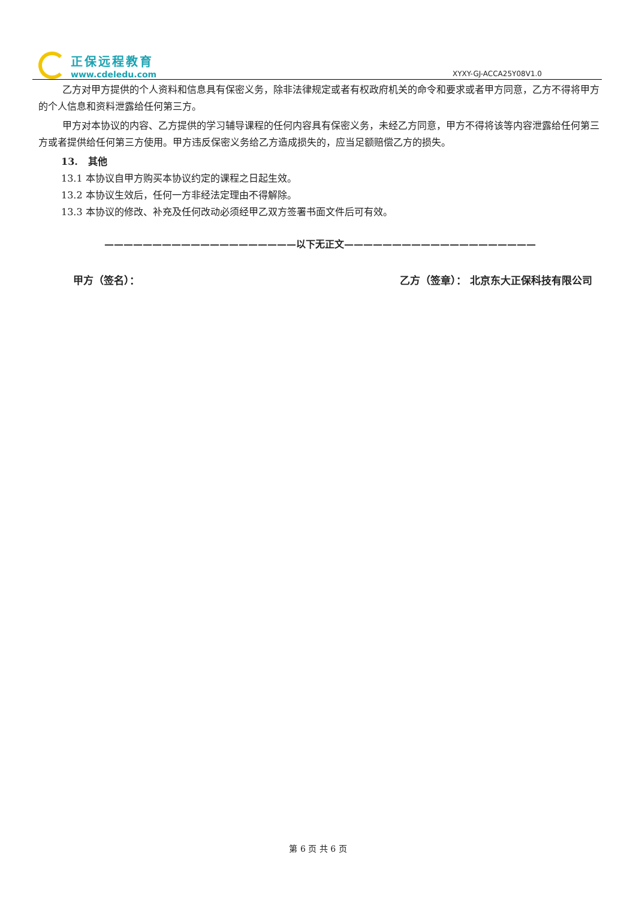正保远程教育
www.cdeledu.com
XYXY-GJ-ACCA25Y08V1.0
乙方对甲方提供的个人资料和信息具有保密义务，除非法律规定或者有权政府机关的命令和要求或者甲方同意，乙方不得将甲方的个人信息和资料泄露给任何第三方。
甲方对本协议的内容、乙方提供的学习辅导课程的任何内容具有保密义务，未经乙方同意，甲方不得将该等内容泄露给任何第三方或者提供给任何第三方使用。甲方违反保密义务给乙方造成损失的，应当足额赔偿乙方的损失。
13. 其他
13.1 本协议自甲方购买本协议约定的课程之日起生效。
13.2 本协议生效后，任何一方非经法定理由不得解除。
13.3 本协议的修改、补充及任何改动必须经甲乙双方签署书面文件后可有效。
————————————————————以下无正文————————————————————
甲方（签名）： 乙方（签章）： 北京东大正保科技有限公司
第 6 页 共 6 页